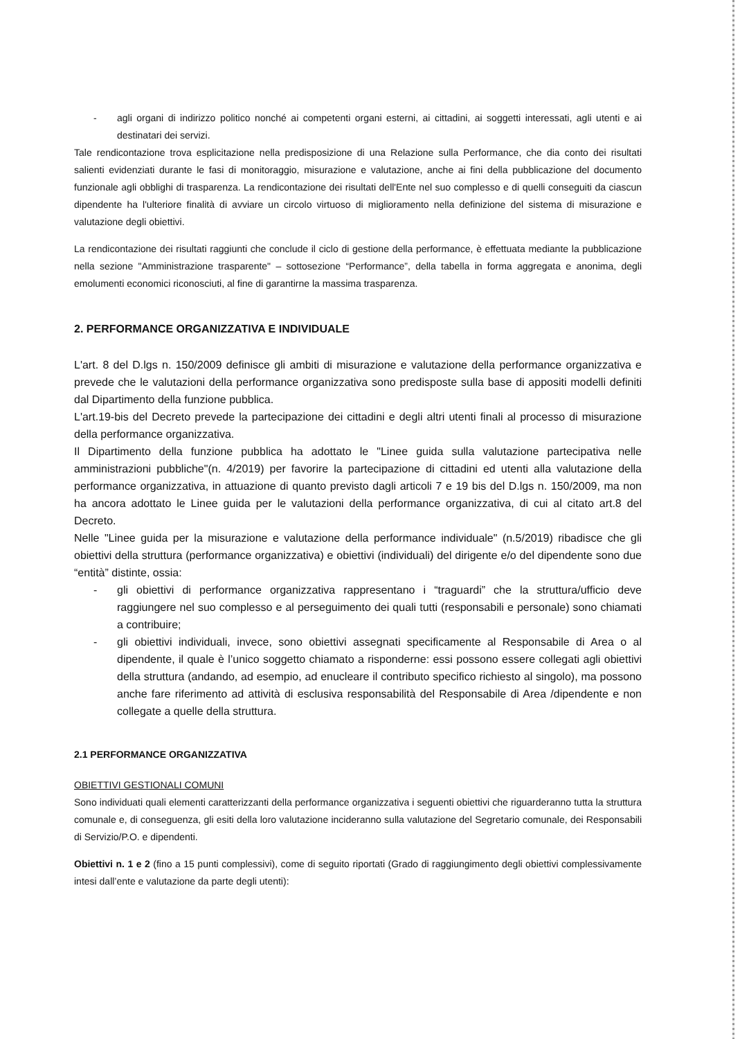- agli organi di indirizzo politico nonché ai competenti organi esterni, ai cittadini, ai soggetti interessati, agli utenti e ai destinatari dei servizi.
Tale rendicontazione trova esplicitazione nella predisposizione di una Relazione sulla Performance, che dia conto dei risultati salienti evidenziati durante le fasi di monitoraggio, misurazione e valutazione, anche ai fini della pubblicazione del documento funzionale agli obblighi di trasparenza. La rendicontazione dei risultati dell'Ente nel suo complesso e di quelli conseguiti da ciascun dipendente ha l'ulteriore finalità di avviare un circolo virtuoso di miglioramento nella definizione del sistema di misurazione e valutazione degli obiettivi.
La rendicontazione dei risultati raggiunti che conclude il ciclo di gestione della performance, è effettuata mediante la pubblicazione nella sezione "Amministrazione trasparente" – sottosezione “Performance”, della tabella in forma aggregata e anonima, degli emolumenti economici riconosciuti, al fine di garantirne la massima trasparenza.
2. PERFORMANCE ORGANIZZATIVA E INDIVIDUALE
L'art. 8 del D.lgs n. 150/2009 definisce gli ambiti di misurazione e valutazione della performance organizzativa e prevede che le valutazioni della performance organizzativa sono predisposte sulla base di appositi modelli definiti dal Dipartimento della funzione pubblica.
L'art.19-bis del Decreto prevede la partecipazione dei cittadini e degli altri utenti finali al processo di misurazione della performance organizzativa.
Il Dipartimento della funzione pubblica ha adottato le "Linee guida sulla valutazione partecipativa nelle amministrazioni pubbliche"(n. 4/2019) per favorire la partecipazione di cittadini ed utenti alla valutazione della performance organizzativa, in attuazione di quanto previsto dagli articoli 7 e 19 bis del D.lgs n. 150/2009, ma non ha ancora adottato le Linee guida per le valutazioni della performance organizzativa, di cui al citato art.8 del Decreto.
Nelle "Linee guida per la misurazione e valutazione della performance individuale" (n.5/2019) ribadisce che gli obiettivi della struttura (performance organizzativa) e obiettivi (individuali) del dirigente e/o del dipendente sono due “entità” distinte, ossia:
- gli obiettivi di performance organizzativa rappresentano i “traguardi” che la struttura/ufficio deve raggiungere nel suo complesso e al perseguimento dei quali tutti (responsabili e personale) sono chiamati a contribuire;
- gli obiettivi individuali, invece, sono obiettivi assegnati specificamente al Responsabile di Area o al dipendente, il quale è l’unico soggetto chiamato a risponderne: essi possono essere collegati agli obiettivi della struttura (andando, ad esempio, ad enucleare il contributo specifico richiesto al singolo), ma possono anche fare riferimento ad attività di esclusiva responsabilità del Responsabile di Area /dipendente e non collegate a quelle della struttura.
2.1 PERFORMANCE ORGANIZZATIVA
OBIETTIVI GESTIONALI COMUNI
Sono individuati quali elementi caratterizzanti della performance organizzativa i seguenti obiettivi che riguarderanno tutta la struttura comunale e, di conseguenza, gli esiti della loro valutazione incideranno sulla valutazione del Segretario comunale, dei Responsabili di Servizio/P.O. e dipendenti.
Obiettivi n. 1 e 2 (fino a 15 punti complessivi), come di seguito riportati (Grado di raggiungimento degli obiettivi complessivamente intesi dall’ente e valutazione da parte degli utenti):